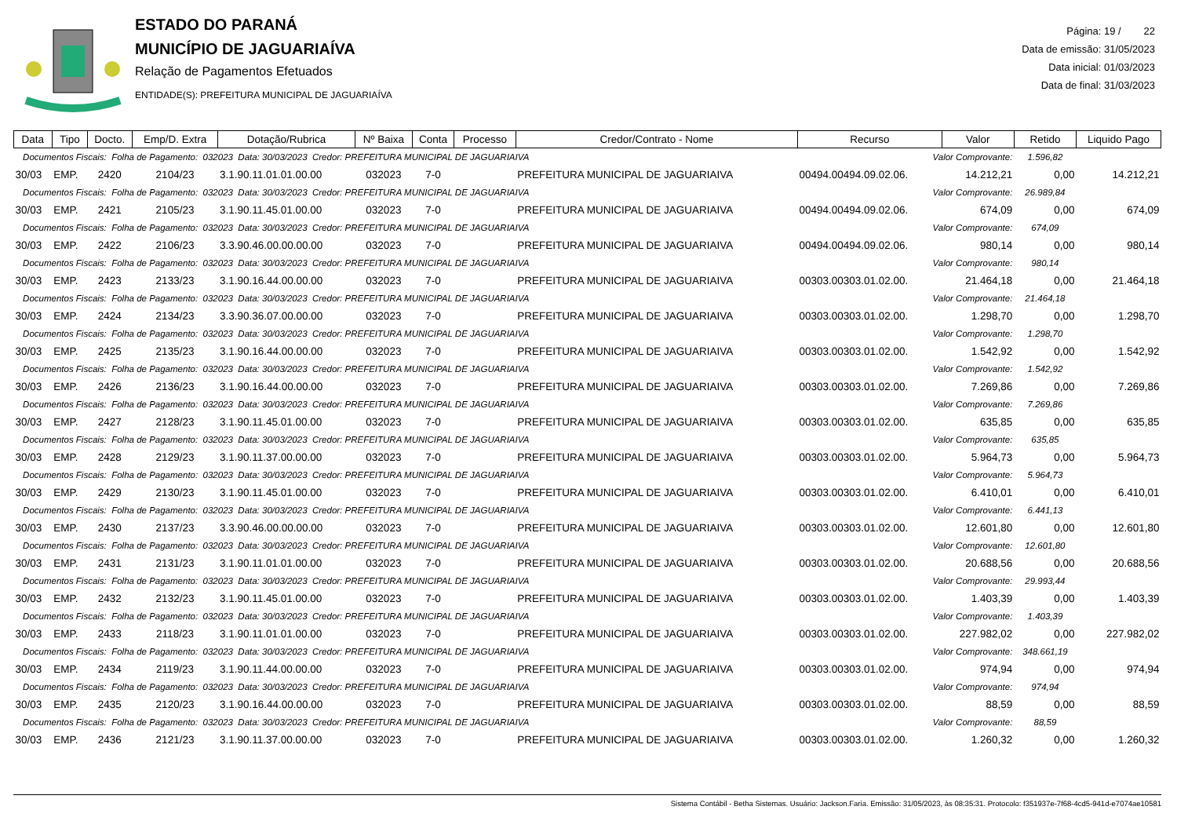ESTADO DO PARANÁ
MUNICÍPIO DE JAGUARIAÍVA
Relação de Pagamentos Efetuados
ENTIDADE(S): PREFEITURA MUNICIPAL DE JAGUARIAÍVA
Página: 19 / 22
Data de emissão: 31/05/2023
Data inicial: 01/03/2023
Data de final: 31/03/2023
| Data | Tipo | Docto. | Emp/D. Extra | Dotação/Rubrica | Nº Baixa | Conta | Processo | Credor/Contrato - Nome | Recurso | Valor | Retido | Liquido Pago |
| --- | --- | --- | --- | --- | --- | --- | --- | --- | --- | --- | --- | --- |
| Documentos Fiscais: Folha de Pagamento: 032023 Data: 30/03/2023 Credor: PREFEITURA MUNICIPAL DE JAGUARIAIVA | | | | | | | | | Valor Comprovante: | | 1.596,82 | |
| 30/03 | EMP. | 2420 | 2104/23 | 3.1.90.11.01.01.00.00 | 032023 | 7-0 | | PREFEITURA MUNICIPAL DE JAGUARIAIVA | 00494.00494.09.02.06. | 14.212,21 | 0,00 | 14.212,21 |
| Documentos Fiscais: Folha de Pagamento: 032023 Data: 30/03/2023 Credor: PREFEITURA MUNICIPAL DE JAGUARIAIVA | | | | | | | | | Valor Comprovante: | | 26.989,84 | |
| 30/03 | EMP. | 2421 | 2105/23 | 3.1.90.11.45.01.00.00 | 032023 | 7-0 | | PREFEITURA MUNICIPAL DE JAGUARIAIVA | 00494.00494.09.02.06. | 674,09 | 0,00 | 674,09 |
| Documentos Fiscais: Folha de Pagamento: 032023 Data: 30/03/2023 Credor: PREFEITURA MUNICIPAL DE JAGUARIAIVA | | | | | | | | | Valor Comprovante: | | 674,09 | |
| 30/03 | EMP. | 2422 | 2106/23 | 3.3.90.46.00.00.00.00 | 032023 | 7-0 | | PREFEITURA MUNICIPAL DE JAGUARIAIVA | 00494.00494.09.02.06. | 980,14 | 0,00 | 980,14 |
| Documentos Fiscais: Folha de Pagamento: 032023 Data: 30/03/2023 Credor: PREFEITURA MUNICIPAL DE JAGUARIAIVA | | | | | | | | | Valor Comprovante: | | 980,14 | |
| 30/03 | EMP. | 2423 | 2133/23 | 3.1.90.16.44.00.00.00 | 032023 | 7-0 | | PREFEITURA MUNICIPAL DE JAGUARIAIVA | 00303.00303.01.02.00. | 21.464,18 | 0,00 | 21.464,18 |
| Documentos Fiscais: Folha de Pagamento: 032023 Data: 30/03/2023 Credor: PREFEITURA MUNICIPAL DE JAGUARIAIVA | | | | | | | | | Valor Comprovante: | | 21.464,18 | |
| 30/03 | EMP. | 2424 | 2134/23 | 3.3.90.36.07.00.00.00 | 032023 | 7-0 | | PREFEITURA MUNICIPAL DE JAGUARIAIVA | 00303.00303.01.02.00. | 1.298,70 | 0,00 | 1.298,70 |
| Documentos Fiscais: Folha de Pagamento: 032023 Data: 30/03/2023 Credor: PREFEITURA MUNICIPAL DE JAGUARIAIVA | | | | | | | | | Valor Comprovante: | | 1.298,70 | |
| 30/03 | EMP. | 2425 | 2135/23 | 3.1.90.16.44.00.00.00 | 032023 | 7-0 | | PREFEITURA MUNICIPAL DE JAGUARIAIVA | 00303.00303.01.02.00. | 1.542,92 | 0,00 | 1.542,92 |
| Documentos Fiscais: Folha de Pagamento: 032023 Data: 30/03/2023 Credor: PREFEITURA MUNICIPAL DE JAGUARIAIVA | | | | | | | | | Valor Comprovante: | | 1.542,92 | |
| 30/03 | EMP. | 2426 | 2136/23 | 3.1.90.16.44.00.00.00 | 032023 | 7-0 | | PREFEITURA MUNICIPAL DE JAGUARIAIVA | 00303.00303.01.02.00. | 7.269,86 | 0,00 | 7.269,86 |
| Documentos Fiscais: Folha de Pagamento: 032023 Data: 30/03/2023 Credor: PREFEITURA MUNICIPAL DE JAGUARIAIVA | | | | | | | | | Valor Comprovante: | | 7.269,86 | |
| 30/03 | EMP. | 2427 | 2128/23 | 3.1.90.11.45.01.00.00 | 032023 | 7-0 | | PREFEITURA MUNICIPAL DE JAGUARIAIVA | 00303.00303.01.02.00. | 635,85 | 0,00 | 635,85 |
| Documentos Fiscais: Folha de Pagamento: 032023 Data: 30/03/2023 Credor: PREFEITURA MUNICIPAL DE JAGUARIAIVA | | | | | | | | | Valor Comprovante: | | 635,85 | |
| 30/03 | EMP. | 2428 | 2129/23 | 3.1.90.11.37.00.00.00 | 032023 | 7-0 | | PREFEITURA MUNICIPAL DE JAGUARIAIVA | 00303.00303.01.02.00. | 5.964,73 | 0,00 | 5.964,73 |
| Documentos Fiscais: Folha de Pagamento: 032023 Data: 30/03/2023 Credor: PREFEITURA MUNICIPAL DE JAGUARIAIVA | | | | | | | | | Valor Comprovante: | | 5.964,73 | |
| 30/03 | EMP. | 2429 | 2130/23 | 3.1.90.11.45.01.00.00 | 032023 | 7-0 | | PREFEITURA MUNICIPAL DE JAGUARIAIVA | 00303.00303.01.02.00. | 6.410,01 | 0,00 | 6.410,01 |
| Documentos Fiscais: Folha de Pagamento: 032023 Data: 30/03/2023 Credor: PREFEITURA MUNICIPAL DE JAGUARIAIVA | | | | | | | | | Valor Comprovante: | | 6.441,13 | |
| 30/03 | EMP. | 2430 | 2137/23 | 3.3.90.46.00.00.00.00 | 032023 | 7-0 | | PREFEITURA MUNICIPAL DE JAGUARIAIVA | 00303.00303.01.02.00. | 12.601,80 | 0,00 | 12.601,80 |
| Documentos Fiscais: Folha de Pagamento: 032023 Data: 30/03/2023 Credor: PREFEITURA MUNICIPAL DE JAGUARIAIVA | | | | | | | | | Valor Comprovante: | | 12.601,80 | |
| 30/03 | EMP. | 2431 | 2131/23 | 3.1.90.11.01.01.00.00 | 032023 | 7-0 | | PREFEITURA MUNICIPAL DE JAGUARIAIVA | 00303.00303.01.02.00. | 20.688,56 | 0,00 | 20.688,56 |
| Documentos Fiscais: Folha de Pagamento: 032023 Data: 30/03/2023 Credor: PREFEITURA MUNICIPAL DE JAGUARIAIVA | | | | | | | | | Valor Comprovante: | | 29.993,44 | |
| 30/03 | EMP. | 2432 | 2132/23 | 3.1.90.11.45.01.00.00 | 032023 | 7-0 | | PREFEITURA MUNICIPAL DE JAGUARIAIVA | 00303.00303.01.02.00. | 1.403,39 | 0,00 | 1.403,39 |
| Documentos Fiscais: Folha de Pagamento: 032023 Data: 30/03/2023 Credor: PREFEITURA MUNICIPAL DE JAGUARIAIVA | | | | | | | | | Valor Comprovante: | | 1.403,39 | |
| 30/03 | EMP. | 2433 | 2118/23 | 3.1.90.11.01.01.00.00 | 032023 | 7-0 | | PREFEITURA MUNICIPAL DE JAGUARIAIVA | 00303.00303.01.02.00. | 227.982,02 | 0,00 | 227.982,02 |
| Documentos Fiscais: Folha de Pagamento: 032023 Data: 30/03/2023 Credor: PREFEITURA MUNICIPAL DE JAGUARIAIVA | | | | | | | | | Valor Comprovante: | | 348.661,19 | |
| 30/03 | EMP. | 2434 | 2119/23 | 3.1.90.11.44.00.00.00 | 032023 | 7-0 | | PREFEITURA MUNICIPAL DE JAGUARIAIVA | 00303.00303.01.02.00. | 974,94 | 0,00 | 974,94 |
| Documentos Fiscais: Folha de Pagamento: 032023 Data: 30/03/2023 Credor: PREFEITURA MUNICIPAL DE JAGUARIAIVA | | | | | | | | | Valor Comprovante: | | 974,94 | |
| 30/03 | EMP. | 2435 | 2120/23 | 3.1.90.16.44.00.00.00 | 032023 | 7-0 | | PREFEITURA MUNICIPAL DE JAGUARIAIVA | 00303.00303.01.02.00. | 88,59 | 0,00 | 88,59 |
| Documentos Fiscais: Folha de Pagamento: 032023 Data: 30/03/2023 Credor: PREFEITURA MUNICIPAL DE JAGUARIAIVA | | | | | | | | | Valor Comprovante: | | 88,59 | |
| 30/03 | EMP. | 2436 | 2121/23 | 3.1.90.11.37.00.00.00 | 032023 | 7-0 | | PREFEITURA MUNICIPAL DE JAGUARIAIVA | 00303.00303.01.02.00. | 1.260,32 | 0,00 | 1.260,32 |
Sistema Contábil - Betha Sistemas. Usuário: Jackson.Faria. Emissão: 31/05/2023, às 08:35:31. Protocolo: f351937e-7f68-4cd5-941d-e7074ae10581